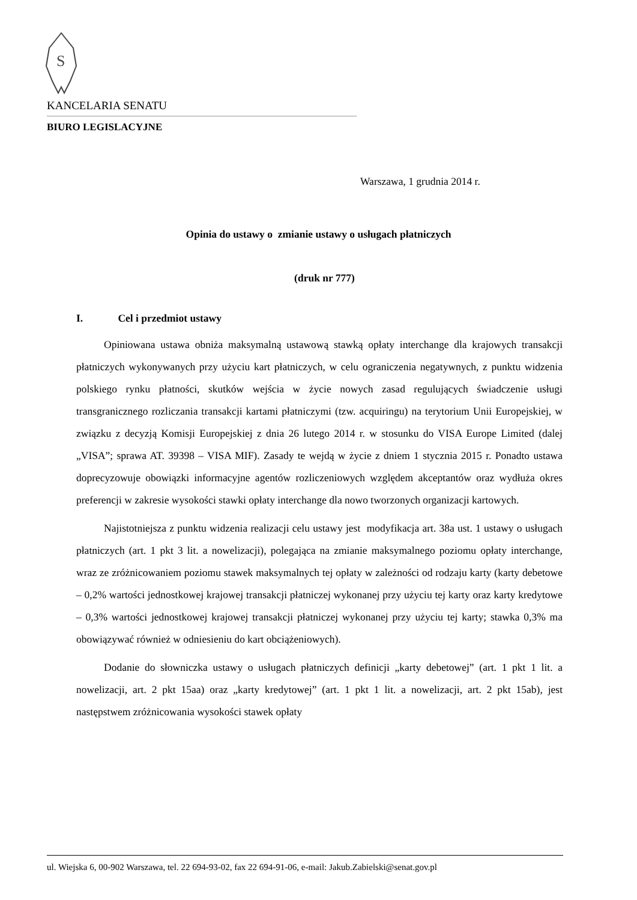S
KANCELARIA SENATU
BIURO LEGISLACYJNE
Warszawa, 1 grudnia 2014 r.
Opinia do ustawy o zmianie ustawy o usługach płatniczych
(druk nr 777)
I. Cel i przedmiot ustawy
Opiniowana ustawa obniża maksymalną ustawową stawką opłaty interchange dla krajowych transakcji płatniczych wykonywanych przy użyciu kart płatniczych, w celu ograniczenia negatywnych, z punktu widzenia polskiego rynku płatności, skutków wejścia w życie nowych zasad regulujących świadczenie usługi transgranicznego rozliczania transakcji kartami płatniczymi (tzw. acquiringu) na terytorium Unii Europejskiej, w związku z decyzją Komisji Europejskiej z dnia 26 lutego 2014 r. w stosunku do VISA Europe Limited (dalej „VISA”; sprawa AT. 39398 – VISA MIF). Zasady te wejdą w życie z dniem 1 stycznia 2015 r. Ponadto ustawa doprecyzowuje obowiązki informacyjne agentów rozliczeniowych względem akceptantów oraz wydłuża okres preferencji w zakresie wysokości stawki opłaty interchange dla nowo tworzonych organizacji kartowych.
Najistotniejsza z punktu widzenia realizacji celu ustawy jest modyfikacja art. 38a ust. 1 ustawy o usługach płatniczych (art. 1 pkt 3 lit. a nowelizacji), polegająca na zmianie maksymalnego poziomu opłaty interchange, wraz ze zróżnicowaniem poziomu stawek maksymalnych tej opłaty w zależności od rodzaju karty (karty debetowe – 0,2% wartości jednostkowej krajowej transakcji płatniczej wykonanej przy użyciu tej karty oraz karty kredytowe – 0,3% wartości jednostkowej krajowej transakcji płatniczej wykonanej przy użyciu tej karty; stawka 0,3% ma obowiązywać również w odniesieniu do kart obciążeniowych).
Dodanie do słowniczka ustawy o usługach płatniczych definicji „karty debetowej” (art. 1 pkt 1 lit. a nowelizacji, art. 2 pkt 15aa) oraz „karty kredytowej” (art. 1 pkt 1 lit. a nowelizacji, art. 2 pkt 15ab), jest następstwem zróżnicowania wysokości stawek opłaty
ul. Wiejska 6, 00-902 Warszawa, tel. 22 694-93-02, fax 22 694-91-06, e-mail: Jakub.Zabielski@senat.gov.pl